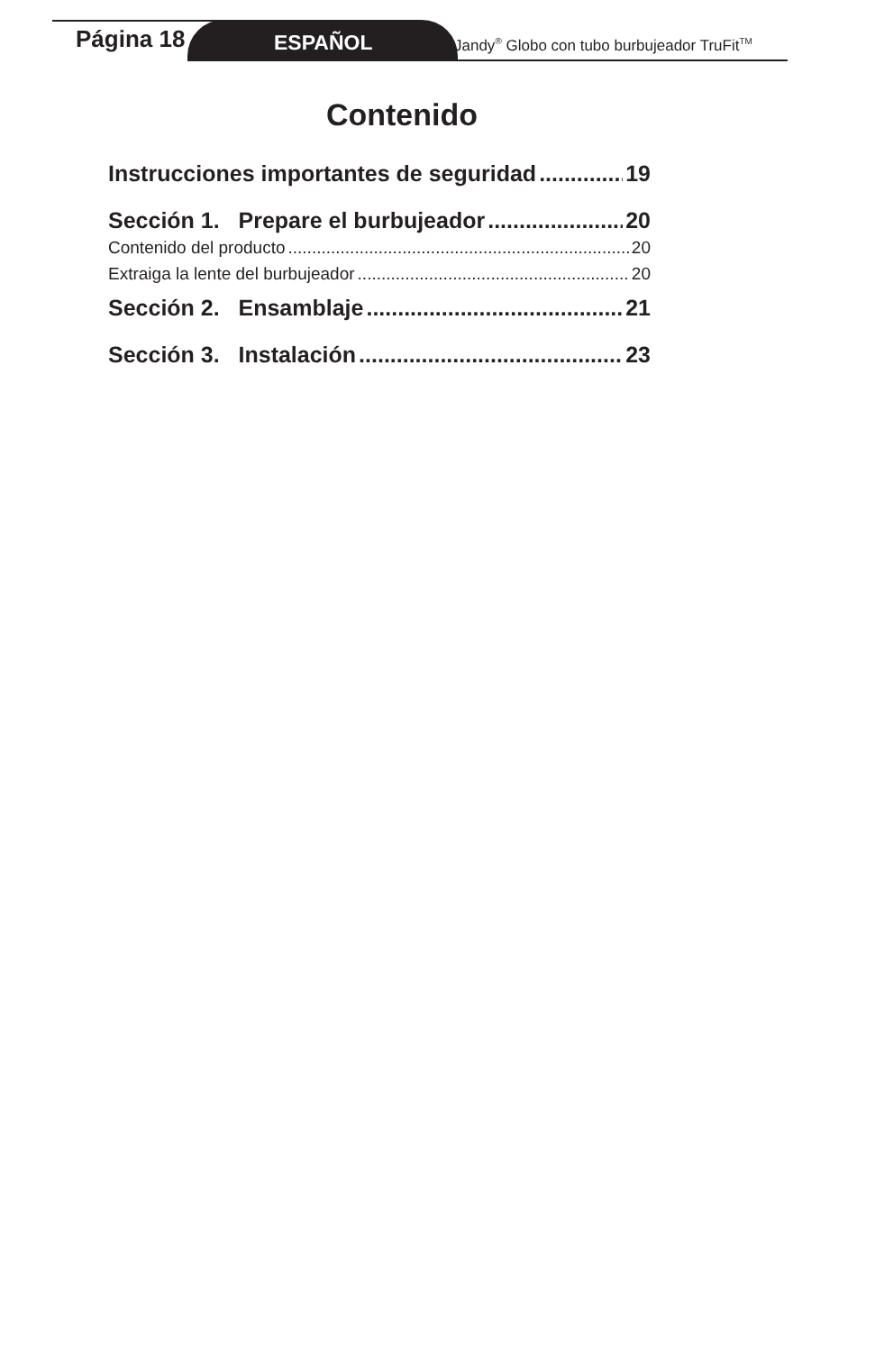Página 18
ESPAÑOL
Jandy<sup>®</sup> Globo con tubo burbujeador TruFit<sup>TM</sup>
Contenido
Instrucciones importantes de seguridad 19
Sección 1. Prepare el burbujeador 20
Contenido del producto 20
Extraiga la lente del burbujeador 20
Sección 2. Ensamblaje 21
Sección 3. Instalación 23